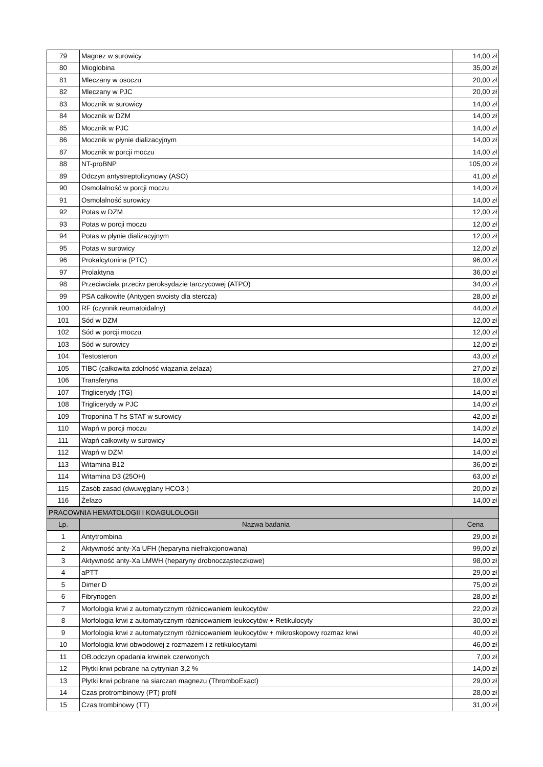| 79 | Magnez w surowicy | 14,00 zł |
| 80 | Mioglobina | 35,00 zł |
| 81 | Mleczany w osoczu | 20,00 zł |
| 82 | Mleczany w PJC | 20,00 zł |
| 83 | Mocznik w surowicy | 14,00 zł |
| 84 | Mocznik w DZM | 14,00 zł |
| 85 | Mocznik w PJC | 14,00 zł |
| 86 | Mocznik w płynie dializacyjnym | 14,00 zł |
| 87 | Mocznik w porcji moczu | 14,00 zł |
| 88 | NT-proBNP | 105,00 zł |
| 89 | Odczyn antystreptolizynowy (ASO) | 41,00 zł |
| 90 | Osmolalność w porcji moczu | 14,00 zł |
| 91 | Osmolalność surowicy | 14,00 zł |
| 92 | Potas w DZM | 12,00 zł |
| 93 | Potas w porcji moczu | 12,00 zł |
| 94 | Potas w płynie dializacyjnym | 12,00 zł |
| 95 | Potas w surowicy | 12,00 zł |
| 96 | Prokalcytonina (PTC) | 96,00 zł |
| 97 | Prolaktyna | 36,00 zł |
| 98 | Przeciwciała przeciw peroksydazie tarczycowej (ATPO) | 34,00 zł |
| 99 | PSA całkowite (Antygen swoisty dla stercza) | 28,00 zł |
| 100 | RF (czynnik reumatoidalny) | 44,00 zł |
| 101 | Sód w DZM | 12,00 zł |
| 102 | Sód w porcji moczu | 12,00 zł |
| 103 | Sód w surowicy | 12,00 zł |
| 104 | Testosteron | 43,00 zł |
| 105 | TIBC (całkowita zdolność wiązania żelaza) | 27,00 zł |
| 106 | Transferyna | 18,00 zł |
| 107 | Triglicerydy (TG) | 14,00 zł |
| 108 | Triglicerydy w PJC | 14,00 zł |
| 109 | Troponina T hs STAT w surowicy | 42,00 zł |
| 110 | Wapń w porcji moczu | 14,00 zł |
| 111 | Wapń całkowity w surowicy | 14,00 zł |
| 112 | Wapń w DZM | 14,00 zł |
| 113 | Witamina B12 | 36,00 zł |
| 114 | Witamina D3 (25OH) | 63,00 zł |
| 115 | Zasób zasad (dwuwęglany HCO3-) | 20,00 zł |
| 116 | Żelazo | 14,00 zł |
| PRACOWNIA HEMATOLOGII I KOAGULOLOGII | | |
| Lp. | Nazwa badania | Cena |
| 1 | Antytrombina | 29,00 zł |
| 2 | Aktywność anty-Xa UFH (heparyna niefrakcjonowana) | 99,00 zł |
| 3 | Aktywność anty-Xa LMWH (heparyny drobnocząsteczkowe) | 98,00 zł |
| 4 | aPTT | 29,00 zł |
| 5 | Dimer D | 75,00 zł |
| 6 | Fibrynogen | 28,00 zł |
| 7 | Morfologia krwi z automatycznym różnicowaniem leukocytów | 22,00 zł |
| 8 | Morfologia krwi z automatycznym różnicowaniem leukocytów + Retikulocyty | 30,00 zł |
| 9 | Morfologia krwi z automatycznym różnicowaniem leukocytów + mikroskopowy rozmaz krwi | 40,00 zł |
| 10 | Morfologia krwi obwodowej z rozmazem i z retikulocytami | 46,00 zł |
| 11 | OB.odczyn opadania krwinek czerwonych | 7,00 zł |
| 12 | Płytki krwi pobrane na cytrynian 3,2 % | 14,00 zł |
| 13 | Płytki krwi pobrane na siarczan magnezu (ThromboExact) | 29,00 zł |
| 14 | Czas protrombinowy (PT) profil | 28,00 zł |
| 15 | Czas trombinowy (TT) | 31,00 zł |